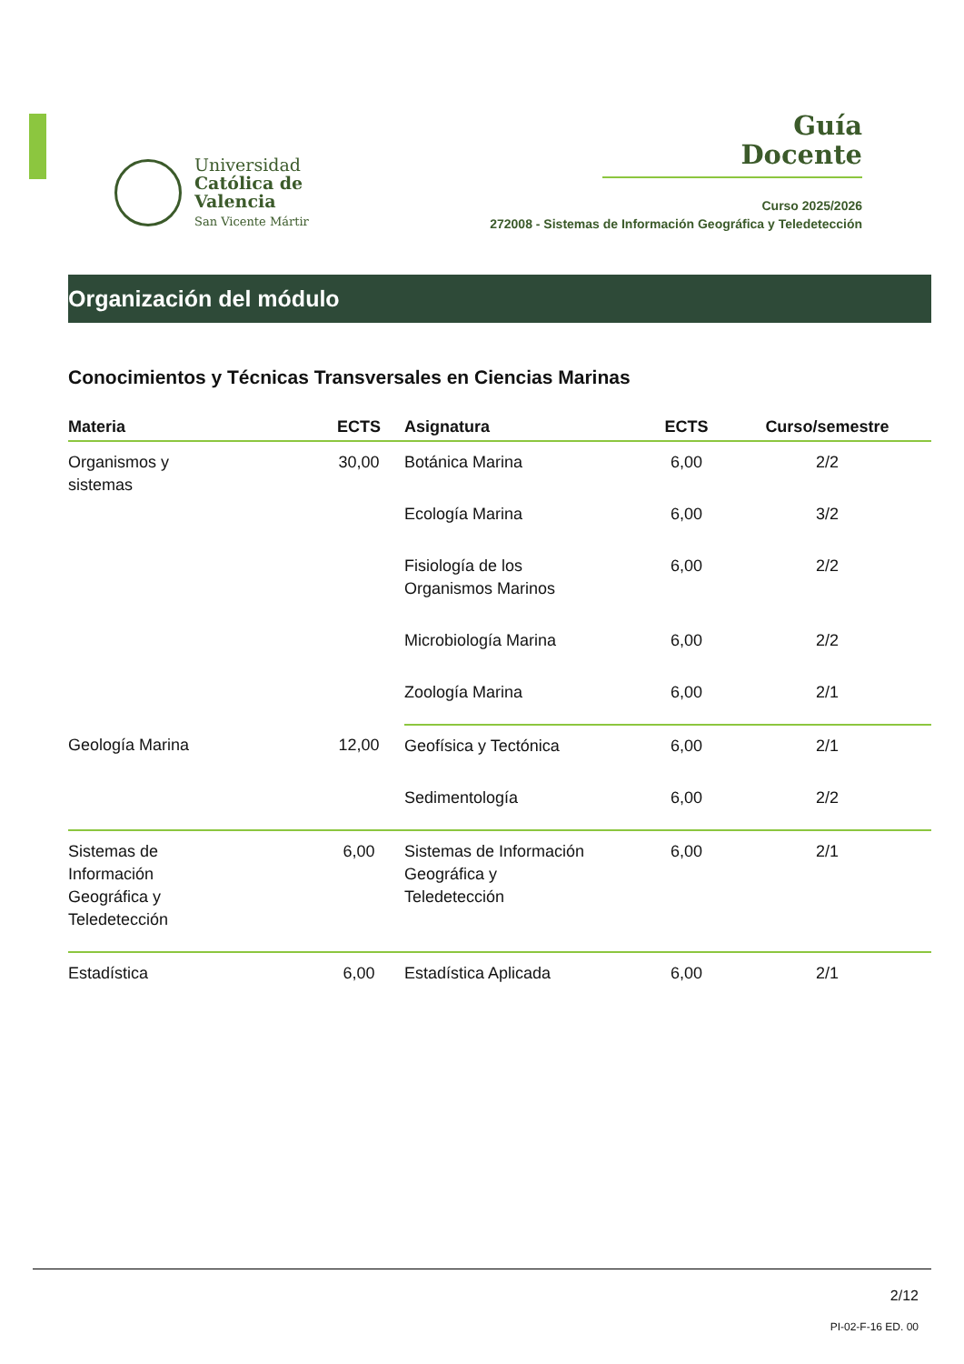Universidad
Católica de
Valencia
San Vicente Mártir
Guía
Docente
Curso 2025/2026
272008 - Sistemas de Información Geográfica y Teledetección
Organización del módulo
Conocimientos y Técnicas Transversales en Ciencias Marinas
| Materia | ECTS | Asignatura | ECTS | Curso/semestre |
| --- | --- | --- | --- | --- |
| Organismos y sistemas | 30,00 | Botánica Marina | 6,00 | 2/2 |
| | | Ecología Marina | 6,00 | 3/2 |
| | | Fisiología de los Organismos Marinos | 6,00 | 2/2 |
| | | Microbiología Marina | 6,00 | 2/2 |
| | | Zoología Marina | 6,00 | 2/1 |
| Geología Marina | 12,00 | Geofísica y Tectónica | 6,00 | 2/1 |
| | | Sedimentología | 6,00 | 2/2 |
| Sistemas de Información Geográfica y Teledetección | 6,00 | Sistemas de Información Geográfica y Teledetección | 6,00 | 2/1 |
| Estadística | 6,00 | Estadística Aplicada | 6,00 | 2/1 |
2/12
PI-02-F-16 ED. 00